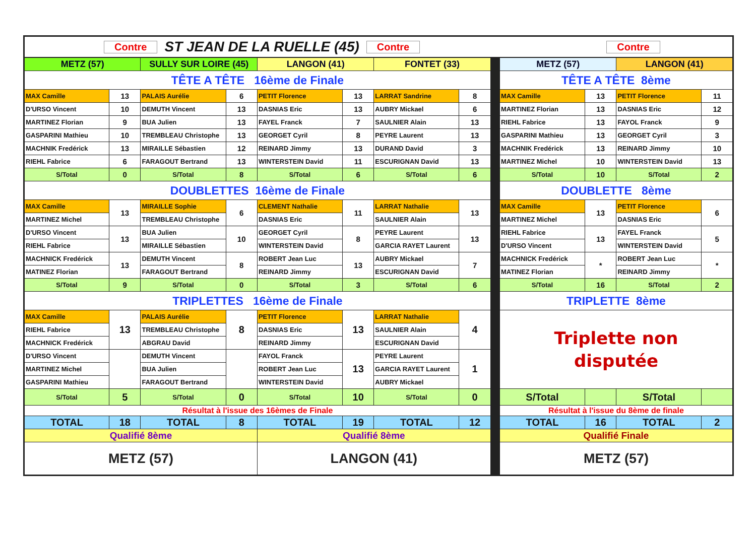| Contre ST JEAN DE LA RUELLE (45) Contre Contre | | | | | | | | | | | | |
| METZ (57) | | SULLY SUR LOIRE (45) | | LANGON (41) | | FONTET (33) | | | METZ (57) | | LANGON (41) | |
| TÊTE A TÊTE 16ème de Finale | | | | | | | | | TÊTE A TÊTE 8ème | | | |
| MAX Camille | 13 | PALAIS Aurélie | 6 | PETIT Florence | 13 | LARRAT Sandrine | 8 | | MAX Camille | 13 | PETIT Florence | 11 |
| D'URSO Vincent | 10 | DEMUTH Vincent | 13 | DASNIAS Eric | 13 | AUBRY Mickael | 6 | | MARTINEZ Florian | 13 | DASNIAS Eric | 12 |
| MARTINEZ Florian | 9 | BUA Julien | 13 | FAYEL Franck | 7 | SAULNIER Alain | 13 | | RIEHL Fabrice | 13 | FAYOL Franck | 9 |
| GASPARINI Mathieu | 10 | TREMBLEAU Christophe | 13 | GEORGET Cyril | 8 | PEYRE Laurent | 13 | | GASPARINI Mathieu | 13 | GEORGET Cyril | 3 |
| MACHNIK Fredérick | 13 | MIRAILLE Sébastien | 12 | REINARD Jimmy | 13 | DURAND David | 3 | | MACHNIK Fredérick | 13 | REINARD Jimmy | 10 |
| RIEHL Fabrice | 6 | FARAGOUT Bertrand | 13 | WINTERSTEIN David | 11 | ESCURIGNAN David | 13 | | MARTINEZ Michel | 10 | WINTERSTEIN David | 13 |
| S/Total | 0 | S/Total | 8 | S/Total | 6 | S/Total | 6 | | S/Total | 10 | S/Total | 2 |
| DOUBLETTES 16ème de Finale | | | | | | | | | DOUBLETTE 8ème | | | |
| MAX Camille | 13 | MIRAILLE Sophie | 6 | CLEMENT Nathalie | 11 | LARRAT Nathalie | 13 | | MAX Camille | 13 | PETIT Florence | 6 |
| MARTINEZ Michel | | TREMBLEAU Christophe | | DASNIAS Eric | | SAULNIER Alain | | | MARTINEZ Michel | | DASNIAS Eric | |
| D'URSO Vincent | 13 | BUA Julien | 10 | GEORGET Cyril | 8 | PEYRE Laurent | 13 | | RIEHL Fabrice | 13 | FAYEL Franck | 5 |
| RIEHL Fabrice | | MIRAILLE Sébastien | | WINTERSTEIN David | | GARCIA RAYET Laurent | | | D'URSO Vincent | | WINTERSTEIN David | |
| MACHNICK Fredérick | 13 | DEMUTH Vincent | 8 | ROBERT Jean Luc | 13 | AUBRY Mickael | 7 | | MACHNICK Fredérick | * | ROBERT Jean Luc | * |
| MATINEZ Florian | | FARAGOUT Bertrand | | REINARD Jimmy | | ESCURIGNAN David | | | MATINEZ Florian | | REINARD Jimmy | |
| S/Total | 9 | S/Total | 0 | S/Total | 3 | S/Total | 6 | | S/Total | 16 | S/Total | 2 |
| TRIPLETTES 16ème de Finale | | | | | | | | | TRIPLETTE 8ème | | | |
| MAX Camille | 13 | PALAIS Aurélie | 8 | PETIT Florence | 13 | LARRAT Nathalie | 4 | | Triplette non disputée | | | |
| RIEHL Fabrice | | TREMBLEAU Christophe | | DASNIAS Eric | | SAULNIER Alain | | | | | | |
| MACHNICK Fredérick | | ABGRAU David | | REINARD Jimmy | | ESCURIGNAN David | | | | | | |
| D'URSO Vincent | | DEMUTH Vincent | | FAYOL Franck | 13 | PEYRE Laurent | 1 | | | | | |
| MARTINEZ Michel | | BUA Julien | | ROBERT Jean Luc | | GARCIA RAYET Laurent | | | | | | |
| GASPARINI Mathieu | | FARAGOUT Bertrand | | WINTERSTEIN David | | AUBRY Mickael | | | | | | |
| S/Total | 5 | S/Total | 0 | S/Total | 10 | S/Total | 0 | | S/Total | | S/Total | |
| Résultat à l'issue des 16èmes de Finale | | | | | | | | | Résultat à l'issue du 8ème de finale | | | |
| TOTAL | 18 | TOTAL | 8 | TOTAL | 19 | TOTAL | 12 | | TOTAL | 16 | TOTAL | 2 |
| Qualifié 8ème | | | | Qualifié 8ème | | | | | Qualifié Finale | | | |
| METZ (57) | | | | LANGON (41) | | | | | METZ (57) | | | |